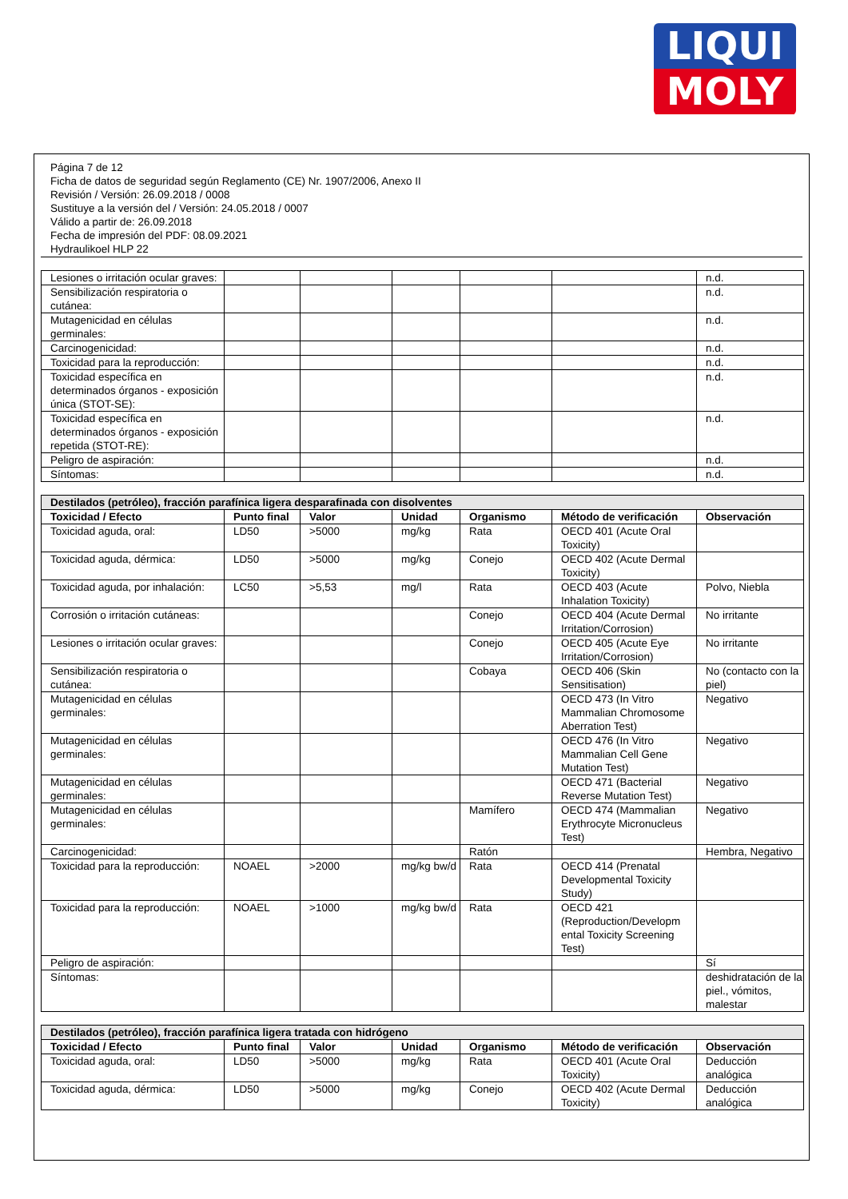LIQUI
MOLY
Página 7 de 12
Ficha de datos de seguridad según Reglamento (CE) Nr. 1907/2006, Anexo II
Revisión / Versión: 26.09.2018 / 0008
Sustituye a la versión del / Versión: 24.05.2018 / 0007
Válido a partir de: 26.09.2018
Fecha de impresión del PDF: 08.09.2021
Hydraulikoel HLP 22
| Lesiones o irritación ocular graves: | | | | | | n.d. |
| Sensibilización respiratoria o cutánea: | | | | | | n.d. |
| Mutagenicidad en células germinales: | | | | | | n.d. |
| Carcinogenicidad: | | | | | | n.d. |
| Toxicidad para la reproducción: | | | | | | n.d. |
| Toxicidad específica en determinados órganos - exposición única (STOT-SE): | | | | | | n.d. |
| Toxicidad específica en determinados órganos - exposición repetida (STOT-RE): | | | | | | n.d. |
| Peligro de aspiración: | | | | | | n.d. |
| Síntomas: | | | | | | n.d. |
| Destilados (petróleo), fracción parafínica ligera desparafinada con disolventes | | | | | | |
| --- | --- | --- | --- | --- | --- | --- |
| Toxicidad / Efecto | Punto final | Valor | Unidad | Organismo | Método de verificación | Observación |
| Toxicidad aguda, oral: | LD50 | >5000 | mg/kg | Rata | OECD 401 (Acute Oral Toxicity) | |
| Toxicidad aguda, dérmica: | LD50 | >5000 | mg/kg | Conejo | OECD 402 (Acute Dermal Toxicity) | |
| Toxicidad aguda, por inhalación: | LC50 | >5,53 | mg/l | Rata | OECD 403 (Acute Inhalation Toxicity) | Polvo, Niebla |
| Corrosión o irritación cutáneas: | | | | Conejo | OECD 404 (Acute Dermal Irritation/Corrosion) | No irritante |
| Lesiones o irritación ocular graves: | | | | Conejo | OECD 405 (Acute Eye Irritation/Corrosion) | No irritante |
| Sensibilización respiratoria o cutánea: | | | | Cobaya | OECD 406 (Skin Sensitisation) | No (contacto con la piel) |
| Mutagenicidad en células germinales: | | | | | OECD 473 (In Vitro Mammalian Chromosome Aberration Test) | Negativo |
| Mutagenicidad en células germinales: | | | | | OECD 476 (In Vitro Mammalian Cell Gene Mutation Test) | Negativo |
| Mutagenicidad en células germinales: | | | | | OECD 471 (Bacterial Reverse Mutation Test) | Negativo |
| Mutagenicidad en células germinales: | | | | Mamífero | OECD 474 (Mammalian Erythrocyte Micronucleus Test) | Negativo |
| Carcinogenicidad: | | | | Ratón | | Hembra, Negativo |
| Toxicidad para la reproducción: | NOAEL | >2000 | mg/kg bw/d | Rata | OECD 414 (Prenatal Developmental Toxicity Study) | |
| Toxicidad para la reproducción: | NOAEL | >1000 | mg/kg bw/d | Rata | OECD 421 (Reproduction/Developm ental Toxicity Screening Test) | |
| Peligro de aspiración: | | | | | | Sí |
| Síntomas: | | | | | | deshidratación de la piel., vómitos, malestar |
| Destilados (petróleo), fracción parafínica ligera tratada con hidrógeno | | | | | | |
| --- | --- | --- | --- | --- | --- | --- |
| Toxicidad / Efecto | Punto final | Valor | Unidad | Organismo | Método de verificación | Observación |
| Toxicidad aguda, oral: | LD50 | >5000 | mg/kg | Rata | OECD 401 (Acute Oral Toxicity) | Deducción analógica |
| Toxicidad aguda, dérmica: | LD50 | >5000 | mg/kg | Conejo | OECD 402 (Acute Dermal Toxicity) | Deducción analógica |